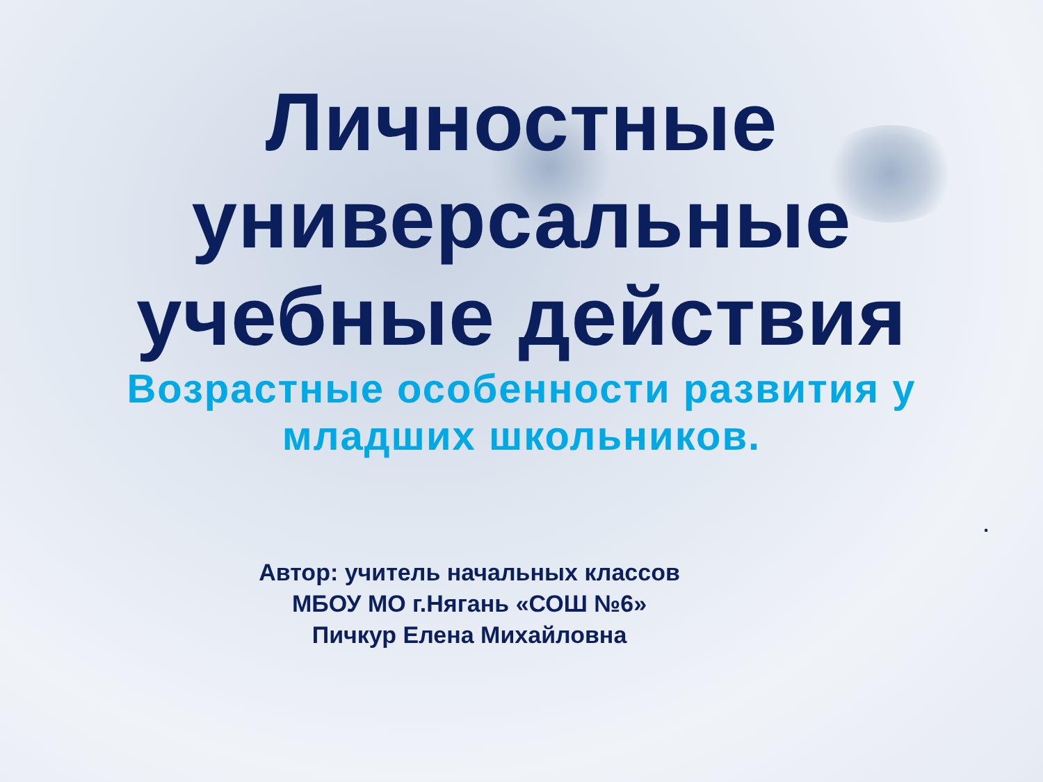Личностные
универсальные
учебные действия
Возрастные особенности развития у
младших школьников.
.
Автор: учитель начальных классов
МБОУ МО г.Нягань «СОШ №6»
Пичкур Елена Михайловна